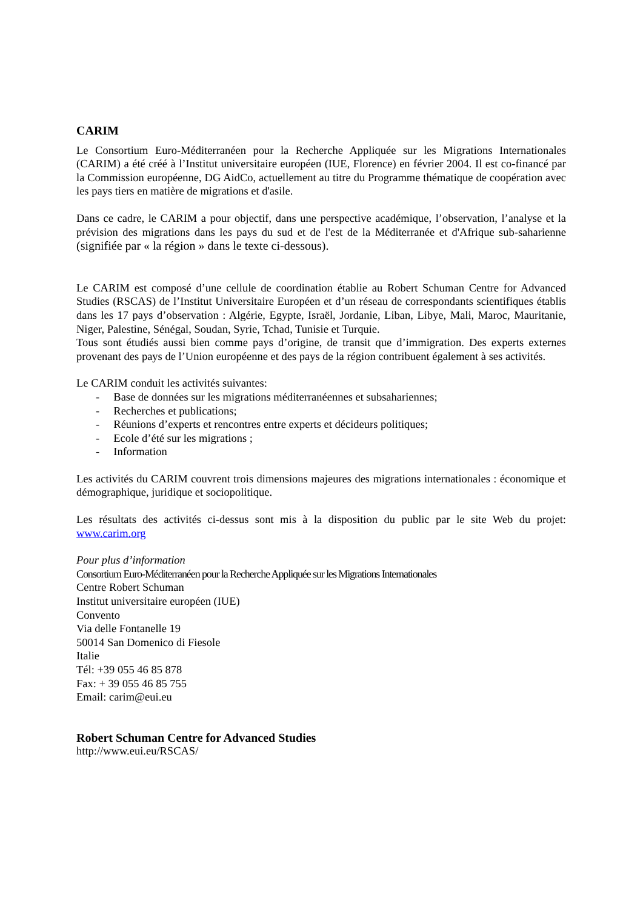CARIM
Le Consortium Euro-Méditerranéen pour la Recherche Appliquée sur les Migrations Internationales (CARIM) a été créé à l’Institut universitaire européen (IUE, Florence) en février 2004. Il est co-financé par la Commission européenne, DG AidCo, actuellement au titre du Programme thématique de coopération avec les pays tiers en matière de migrations et d'asile.
Dans ce cadre, le CARIM a pour objectif, dans une perspective académique, l’observation, l’analyse et la prévision des migrations dans les pays du sud et de l'est de la Méditerranée et d'Afrique sub-saharienne (signifiée par « la région » dans le texte ci-dessous).
Le CARIM est composé d’une cellule de coordination établie au Robert Schuman Centre for Advanced Studies (RSCAS) de l’Institut Universitaire Européen et d’un réseau de correspondants scientifiques établis dans les 17 pays d’observation : Algérie, Egypte, Israël, Jordanie, Liban, Libye, Mali, Maroc, Mauritanie, Niger, Palestine, Sénégal, Soudan, Syrie, Tchad, Tunisie et Turquie.
Tous sont étudiés aussi bien comme pays d’origine, de transit que d’immigration. Des experts externes provenant des pays de l’Union européenne et des pays de la région contribuent également à ses activités.
Le CARIM conduit les activités suivantes:
- Base de données sur les migrations méditerranéennes et subsahariennes;
- Recherches et publications;
- Réunions d’experts et rencontres entre experts et décideurs politiques;
- Ecole d’été sur les migrations ;
- Information
Les activités du CARIM couvrent trois dimensions majeures des migrations internationales : économique et démographique, juridique et sociopolitique.
Les résultats des activités ci-dessus sont mis à la disposition du public par le site Web du projet: www.carim.org
Pour plus d’information
Consortium Euro-Méditerranéen pour la Recherche Appliquée sur les Migrations Internationales
Centre Robert Schuman
Institut universitaire européen (IUE)
Convento
Via delle Fontanelle 19
50014 San Domenico di Fiesole
Italie
Tél: +39 055 46 85 878
Fax: + 39 055 46 85 755
Email: carim@eui.eu
Robert Schuman Centre for Advanced Studies
http://www.eui.eu/RSCAS/